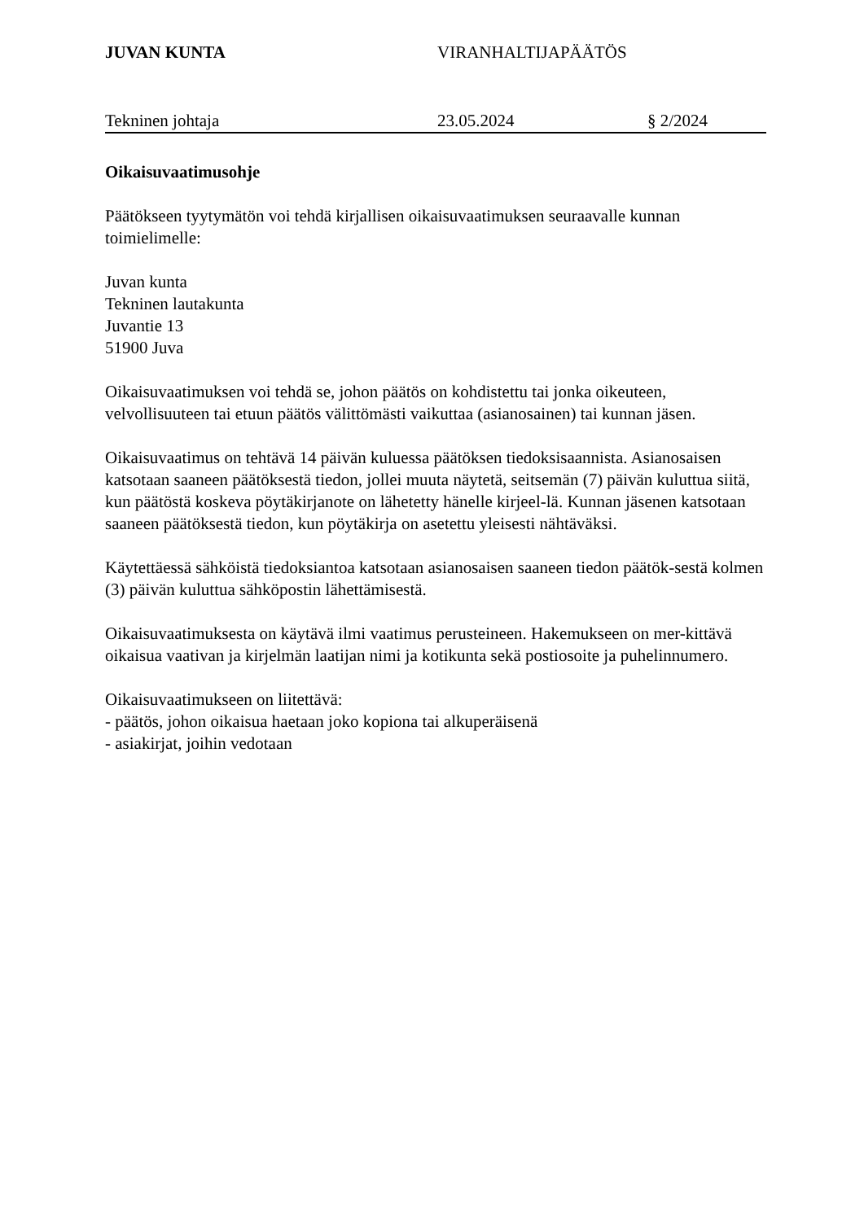JUVAN KUNTA VIRANHALTIJAPÄÄTÖS
Tekninen johtaja 23.05.2024 § 2/2024
Oikaisuvaatimusohje
Päätökseen tyytymätön voi tehdä kirjallisen oikaisuvaatimuksen seuraavalle kunnan toimielimelle:
Juvan kunta
Tekninen lautakunta
Juvantie 13
51900 Juva
Oikaisuvaatimuksen voi tehdä se, johon päätös on kohdistettu tai jonka oikeuteen, velvollisuuteen tai etuun päätös välittömästi vaikuttaa (asianosainen) tai kunnan jäsen.
Oikaisuvaatimus on tehtävä 14 päivän kuluessa päätöksen tiedoksisaannista. Asianosaisen katsotaan saaneen päätöksestä tiedon, jollei muuta näytetä, seitsemän (7) päivän kuluttua siitä, kun päätöstä koskeva pöytäkirjanote on lähetetty hänelle kirjeel-lä. Kunnan jäsenen katsotaan saaneen päätöksestä tiedon, kun pöytäkirja on asetettu yleisesti nähtäväksi.
Käytettäessä sähköistä tiedoksiantoa katsotaan asianosaisen saaneen tiedon päätök-sestä kolmen (3) päivän kuluttua sähköpostin lähettämisestä.
Oikaisuvaatimuksesta on käytävä ilmi vaatimus perusteineen. Hakemukseen on mer-kittävä oikaisua vaativan ja kirjelmän laatijan nimi ja kotikunta sekä postiosoite ja puhelinnumero.
Oikaisuvaatimukseen on liitettävä:
- päätös, johon oikaisua haetaan joko kopiona tai alkuperäisenä
- asiakirjat, joihin vedotaan